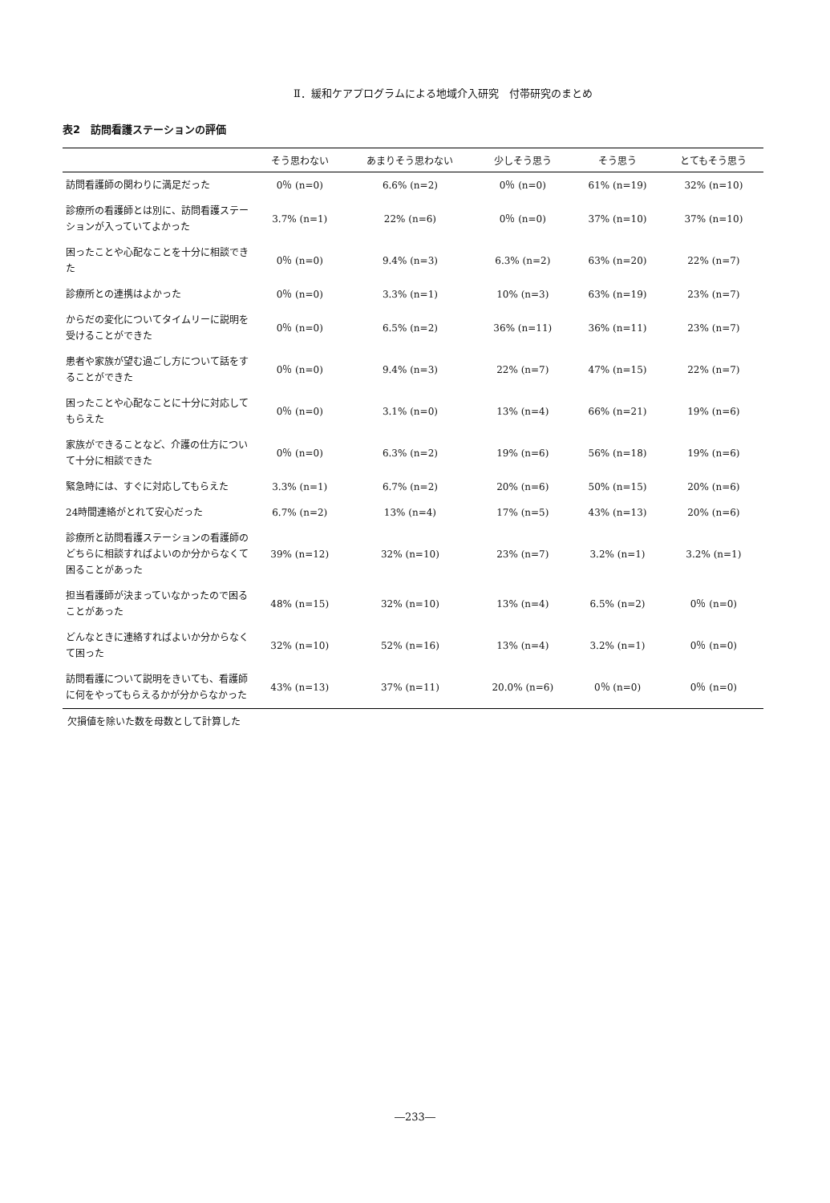Ⅱ．緩和ケアプログラムによる地域介入研究　付帯研究のまとめ
表2　訪問看護ステーションの評価
| | そう思わない | あまりそう思わない | 少しそう思う | そう思う | とてもそう思う |
| --- | --- | --- | --- | --- | --- |
| 訪問看護師の関わりに満足だった | 0％ (n=0) | 6.6% (n=2) | 0％ (n=0) | 61% (n=19) | 32% (n=10) |
| 診療所の看護師とは別に、訪問看護ステーションが入っていてよかった | 3.7% (n=1) | 22% (n=6) | 0％ (n=0) | 37% (n=10) | 37% (n=10) |
| 困ったことや心配なことを十分に相談できた | 0％ (n=0) | 9.4% (n=3) | 6.3% (n=2) | 63% (n=20) | 22% (n=7) |
| 診療所との連携はよかった | 0％ (n=0) | 3.3% (n=1) | 10% (n=3) | 63% (n=19) | 23% (n=7) |
| からだの変化についてタイムリーに説明を受けることができた | 0％ (n=0) | 6.5% (n=2) | 36% (n=11) | 36% (n=11) | 23% (n=7) |
| 患者や家族が望む過ごし方について話をすることができた | 0％ (n=0) | 9.4% (n=3) | 22% (n=7) | 47% (n=15) | 22% (n=7) |
| 困ったことや心配なことに十分に対応してもらえた | 0％ (n=0) | 3.1% (n=0) | 13% (n=4) | 66% (n=21) | 19% (n=6) |
| 家族ができることなど、介護の仕方について十分に相談できた | 0％ (n=0) | 6.3% (n=2) | 19% (n=6) | 56% (n=18) | 19% (n=6) |
| 緊急時には、すぐに対応してもらえた | 3.3% (n=1) | 6.7% (n=2) | 20% (n=6) | 50% (n=15) | 20% (n=6) |
| 24時間連絡がとれて安心だった | 6.7% (n=2) | 13% (n=4) | 17% (n=5) | 43% (n=13) | 20% (n=6) |
| 診療所と訪問看護ステーションの看護師のどちらに相談すればよいのか分からなくて困ることがあった | 39% (n=12) | 32% (n=10) | 23% (n=7) | 3.2% (n=1) | 3.2% (n=1) |
| 担当看護師が決まっていなかったので困ることがあった | 48% (n=15) | 32% (n=10) | 13% (n=4) | 6.5% (n=2) | 0％ (n=0) |
| どんなときに連絡すればよいか分からなくて困った | 32% (n=10) | 52% (n=16) | 13% (n=4) | 3.2% (n=1) | 0％ (n=0) |
| 訪問看護について説明をきいても、看護師に何をやってもらえるかが分からなかった | 43% (n=13) | 37% (n=11) | 20.0% (n=6) | 0％ (n=0) | 0％ (n=0) |
欠損値を除いた数を母数として計算した
―233―